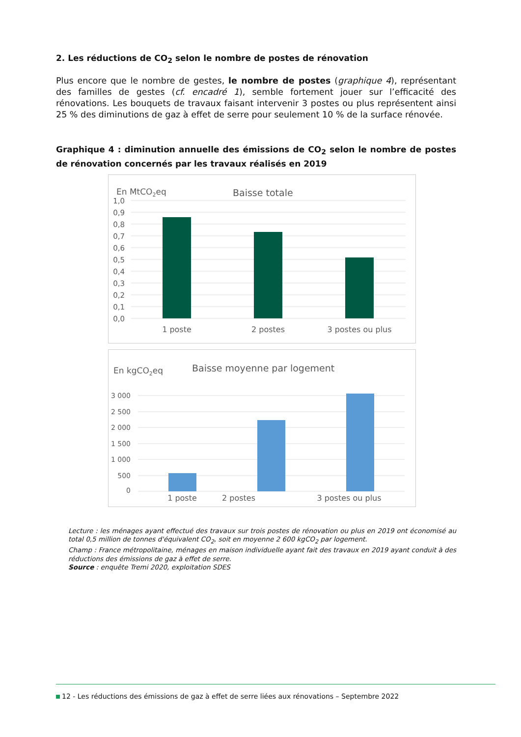2. Les réductions de CO<sub>2</sub> selon le nombre de postes de rénovation
Plus encore que le nombre de gestes, le nombre de postes (graphique 4), représentant des familles de gestes (cf. encadré 1), semble fortement jouer sur l’efficacité des rénovations. Les bouquets de travaux faisant intervenir 3 postes ou plus représentent ainsi 25 % des diminutions de gaz à effet de serre pour seulement 10 % de la surface rénovée.
Graphique 4 : diminution annuelle des émissions de CO<sub>2</sub> selon le nombre de postes de rénovation concernés par les travaux réalisés en 2019
En MtCO2eq
Baisse totale
1,0
0,9
0,8
0,7
0,6
0,5
0,4
0,3
0,2
0,1
0,0
1 poste
2 postes
3 postes ou plus
En kgCO2eq
Baisse moyenne par logement
3 000
2 500
2 000
1 500
1 000
500
0
1 poste 2 postes 3 postes ou plus
Lecture : les ménages ayant effectué des travaux sur trois postes de rénovation ou plus en 2019 ont économisé au total 0,5 million de tonnes d'équivalent CO<sub>2</sub>, soit en moyenne 2 600 kgCO<sub>2</sub> par logement.
Champ : France métropolitaine, ménages en maison individuelle ayant fait des travaux en 2019 ayant conduit à des réductions des émissions de gaz à effet de serre.
Source : enquête Tremi 2020, exploitation SDES
12 - Les réductions des émissions de gaz à effet de serre liées aux rénovations – Septembre 2022